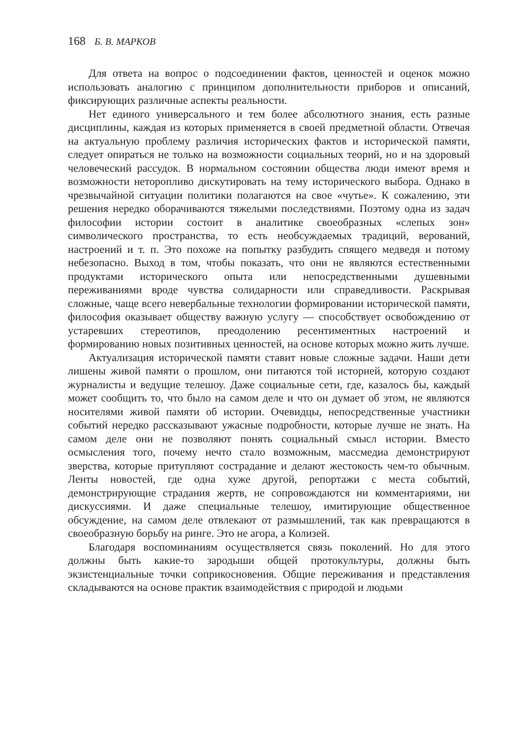168 Б. В. МАРКОВ
Для ответа на вопрос о подсоединении фактов, ценностей и оценок можно использовать аналогию с принципом дополнительности приборов и описаний, фиксирующих различные аспекты реальности.
Нет единого универсального и тем более абсолютного знания, есть разные дисциплины, каждая из которых применяется в своей предметной области. Отвечая на актуальную проблему различия исторических фактов и исторической памяти, следует опираться не только на возможности социальных теорий, но и на здоровый человеческий рассудок. В нормальном состоянии общества люди имеют время и возможности неторопливо дискутировать на тему исторического выбора. Однако в чрезвычайной ситуации политики полагаются на свое «чутье». К сожалению, эти решения нередко оборачиваются тяжелыми последствиями. Поэтому одна из задач философии истории состоит в аналитике своеобразных «слепых зон» символического пространства, то есть необсуждаемых традиций, верований, настроений и т. п. Это похоже на попытку разбудить спящего медведя и потому небезопасно. Выход в том, чтобы показать, что они не являются естественными продуктами исторического опыта или непосредственными душевными переживаниями вроде чувства солидарности или справедливости. Раскрывая сложные, чаще всего невербальные технологии формировании исторической памяти, философия оказывает обществу важную услугу — способствует освобождению от устаревших стереотипов, преодолению ресентиментных настроений и формированию новых позитивных ценностей, на основе которых можно жить лучше.
Актуализация исторической памяти ставит новые сложные задачи. Наши дети лишены живой памяти о прошлом, они питаются той историей, которую создают журналисты и ведущие телешоу. Даже социальные сети, где, казалось бы, каждый может сообщить то, что было на самом деле и что он думает об этом, не являются носителями живой памяти об истории. Очевидцы, непосредственные участники событий нередко рассказывают ужасные подробности, которые лучше не знать. На самом деле они не позволяют понять социальный смысл истории. Вместо осмысления того, почему нечто стало возможным, массмедиа демонстрируют зверства, которые притупляют сострадание и делают жестокость чем-то обычным. Ленты новостей, где одна хуже другой, репортажи с места событий, демонстрирующие страдания жертв, не сопровождаются ни комментариями, ни дискуссиями. И даже специальные телешоу, имитирующие общественное обсуждение, на самом деле отвлекают от размышлений, так как превращаются в своеобразную борьбу на ринге. Это не агора, а Колизей.
Благодаря воспоминаниям осуществляется связь поколений. Но для этого должны быть какие-то зародыши общей протокультуры, должны быть экзистенциальные точки соприкосновения. Общие переживания и представления складываются на основе практик взаимодействия с природой и людьми